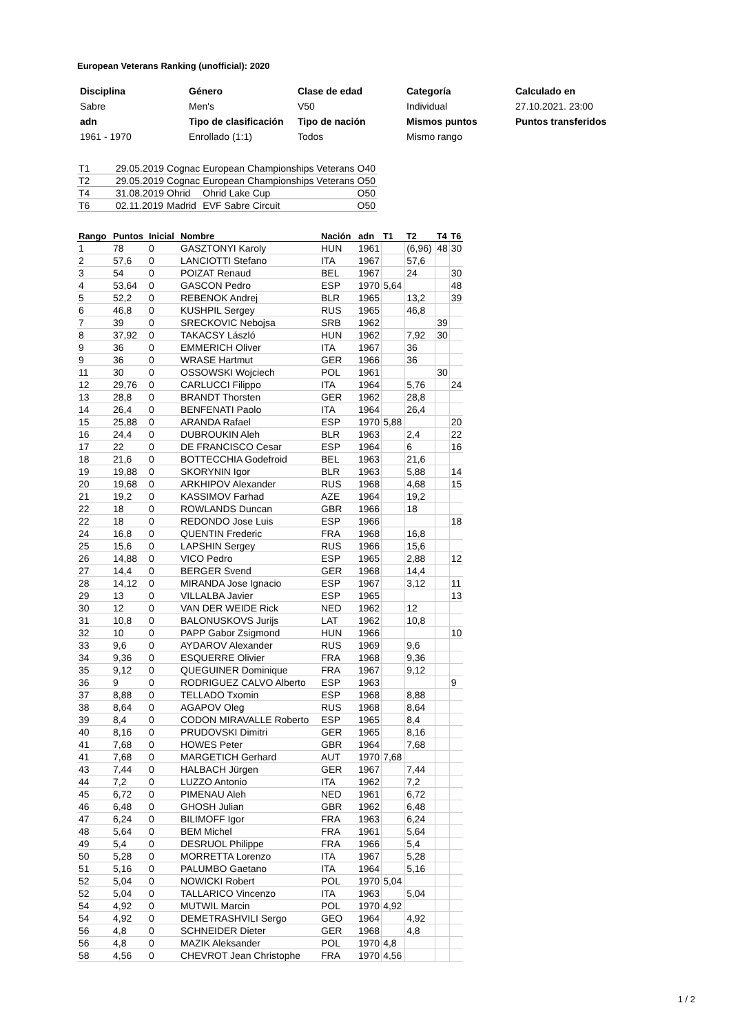European Veterans Ranking (unofficial): 2020
| Disciplina | Género | Clase de edad | Categoría | Calculado en |
| Sabre | Men's | V50 | Individual | 27.10.2021. 23:00 |
| adn | Tipo de clasificación | Tipo de nación | Mismos puntos | Puntos transferidos |
| 1961 - 1970 | Enrollado (1:1) | Todos | Mismo rango | |
| T1 | 29.05.2019 | Cognac | European Championships Veterans | O40 |
| T2 | 29.05.2019 | Cognac | European Championships Veterans | O50 |
| T4 | 31.08.2019 | Ohrid | Ohrid Lake Cup | O50 |
| T6 | 02.11.2019 | Madrid | EVF Sabre Circuit | O50 |
| Rango | Puntos | Inicial | Nombre | Nación | adn | T1 | T2 | T4 | T6 |
| --- | --- | --- | --- | --- | --- | --- | --- | --- | --- |
| 1 | 78 | 0 | GASZTONYI Karoly | HUN | 1961 | | (6,96) | 48 | 30 |
| 2 | 57,6 | 0 | LANCIOTTI Stefano | ITA | 1967 | | 57,6 | | |
| 3 | 54 | 0 | POIZAT Renaud | BEL | 1967 | | 24 | | 30 |
| 4 | 53,64 | 0 | GASCON Pedro | ESP | 1970 | 5,64 | | | 48 |
| 5 | 52,2 | 0 | REBENOK Andrej | BLR | 1965 | | 13,2 | | 39 |
| 6 | 46,8 | 0 | KUSHPIL Sergey | RUS | 1965 | | 46,8 | | |
| 7 | 39 | 0 | SRECKOVIC Nebojsa | SRB | 1962 | | | 39 | |
| 8 | 37,92 | 0 | TAKACSY László | HUN | 1962 | | 7,92 | 30 | |
| 9 | 36 | 0 | EMMERICH Oliver | ITA | 1967 | | 36 | | |
| 9 | 36 | 0 | WRASE Hartmut | GER | 1966 | | 36 | | |
| 11 | 30 | 0 | OSSOWSKI Wojciech | POL | 1961 | | | 30 | |
| 12 | 29,76 | 0 | CARLUCCI Filippo | ITA | 1964 | | 5,76 | | 24 |
| 13 | 28,8 | 0 | BRANDT Thorsten | GER | 1962 | | 28,8 | | |
| 14 | 26,4 | 0 | BENFENATI Paolo | ITA | 1964 | | 26,4 | | |
| 15 | 25,88 | 0 | ARANDA Rafael | ESP | 1970 | 5,88 | | | 20 |
| 16 | 24,4 | 0 | DUBROUKIN Aleh | BLR | 1963 | | 2,4 | | 22 |
| 17 | 22 | 0 | DE FRANCISCO Cesar | ESP | 1964 | | 6 | | 16 |
| 18 | 21,6 | 0 | BOTTECCHIA Godefroid | BEL | 1963 | | 21,6 | | |
| 19 | 19,88 | 0 | SKORYNIN Igor | BLR | 1963 | | 5,88 | | 14 |
| 20 | 19,68 | 0 | ARKHIPOV Alexander | RUS | 1968 | | 4,68 | | 15 |
| 21 | 19,2 | 0 | KASSIMOV Farhad | AZE | 1964 | | 19,2 | | |
| 22 | 18 | 0 | ROWLANDS Duncan | GBR | 1966 | | 18 | | |
| 22 | 18 | 0 | REDONDO Jose Luis | ESP | 1966 | | | | 18 |
| 24 | 16,8 | 0 | QUENTIN Frederic | FRA | 1968 | | 16,8 | | |
| 25 | 15,6 | 0 | LAPSHIN Sergey | RUS | 1966 | | 15,6 | | |
| 26 | 14,88 | 0 | VICO Pedro | ESP | 1965 | | 2,88 | | 12 |
| 27 | 14,4 | 0 | BERGER Svend | GER | 1968 | | 14,4 | | |
| 28 | 14,12 | 0 | MIRANDA Jose Ignacio | ESP | 1967 | | 3,12 | | 11 |
| 29 | 13 | 0 | VILLALBA Javier | ESP | 1965 | | | | 13 |
| 30 | 12 | 0 | VAN DER WEIDE Rick | NED | 1962 | | 12 | | |
| 31 | 10,8 | 0 | BALONUSKOVS Jurijs | LAT | 1962 | | 10,8 | | |
| 32 | 10 | 0 | PAPP Gabor Zsigmond | HUN | 1966 | | | | 10 |
| 33 | 9,6 | 0 | AYDAROV Alexander | RUS | 1969 | | 9,6 | | |
| 34 | 9,36 | 0 | ESQUERRE Olivier | FRA | 1968 | | 9,36 | | |
| 35 | 9,12 | 0 | QUEGUINER Dominique | FRA | 1967 | | 9,12 | | |
| 36 | 9 | 0 | RODRIGUEZ CALVO Alberto | ESP | 1963 | | | | 9 |
| 37 | 8,88 | 0 | TELLADO Txomin | ESP | 1968 | | 8,88 | | |
| 38 | 8,64 | 0 | AGAPOV Oleg | RUS | 1968 | | 8,64 | | |
| 39 | 8,4 | 0 | CODON MIRAVALLE Roberto | ESP | 1965 | | 8,4 | | |
| 40 | 8,16 | 0 | PRUDOVSKI Dimitri | GER | 1965 | | 8,16 | | |
| 41 | 7,68 | 0 | HOWES Peter | GBR | 1964 | | 7,68 | | |
| 41 | 7,68 | 0 | MARGETICH Gerhard | AUT | 1970 | 7,68 | | | |
| 43 | 7,44 | 0 | HALBACH Jürgen | GER | 1967 | | 7,44 | | |
| 44 | 7,2 | 0 | LUZZO Antonio | ITA | 1962 | | 7,2 | | |
| 45 | 6,72 | 0 | PIMENAU Aleh | NED | 1961 | | 6,72 | | |
| 46 | 6,48 | 0 | GHOSH Julian | GBR | 1962 | | 6,48 | | |
| 47 | 6,24 | 0 | BILIMOFF Igor | FRA | 1963 | | 6,24 | | |
| 48 | 5,64 | 0 | BEM Michel | FRA | 1961 | | 5,64 | | |
| 49 | 5,4 | 0 | DESRUOL Philippe | FRA | 1966 | | 5,4 | | |
| 50 | 5,28 | 0 | MORRETTA Lorenzo | ITA | 1967 | | 5,28 | | |
| 51 | 5,16 | 0 | PALUMBO Gaetano | ITA | 1964 | | 5,16 | | |
| 52 | 5,04 | 0 | NOWICKI Robert | POL | 1970 | 5,04 | | | |
| 52 | 5,04 | 0 | TALLARICO Vincenzo | ITA | 1963 | | 5,04 | | |
| 54 | 4,92 | 0 | MUTWIL Marcin | POL | 1970 | 4,92 | | | |
| 54 | 4,92 | 0 | DEMETRASHVILI Sergo | GEO | 1964 | | 4,92 | | |
| 56 | 4,8 | 0 | SCHNEIDER Dieter | GER | 1968 | | 4,8 | | |
| 56 | 4,8 | 0 | MAZIK Aleksander | POL | 1970 | 4,8 | | | |
| 58 | 4,56 | 0 | CHEVROT Jean Christophe | FRA | 1970 | 4,56 | | | |
1 / 2